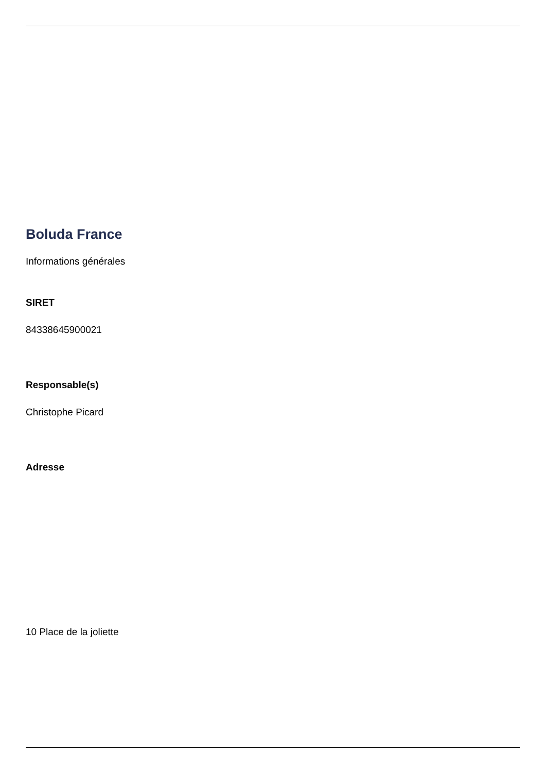Boluda France
Informations générales
SIRET
84338645900021
Responsable(s)
Christophe Picard
Adresse
10 Place de la joliette